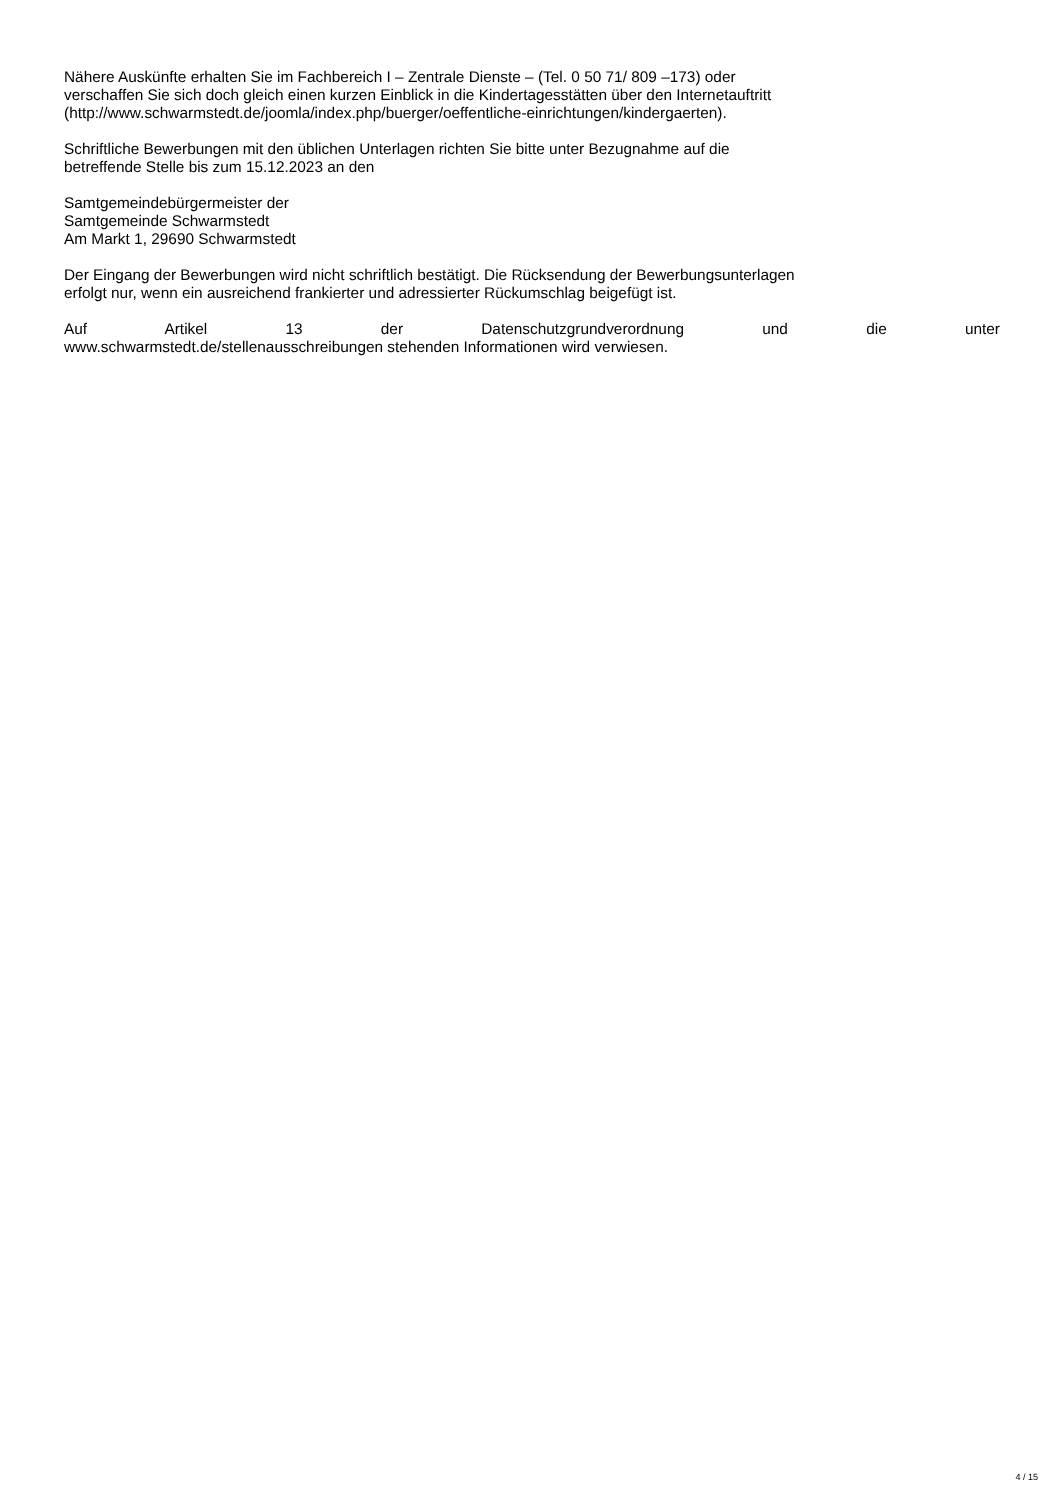Nähere Auskünfte erhalten Sie im Fachbereich I – Zentrale Dienste – (Tel. 0 50 71/ 809 –173) oder
verschaffen Sie sich doch gleich einen kurzen Einblick in die Kindertagesstätten über den Internetauftritt
(http://www.schwarmstedt.de/joomla/index.php/buerger/oeffentliche-einrichtungen/kindergaerten).
Schriftliche Bewerbungen mit den üblichen Unterlagen richten Sie bitte unter Bezugnahme auf die
betreffende Stelle bis zum 15.12.2023 an den
Samtgemeindebürgermeister der
Samtgemeinde Schwarmstedt
Am Markt 1, 29690 Schwarmstedt
Der Eingang der Bewerbungen wird nicht schriftlich bestätigt. Die Rücksendung der Bewerbungsunterlagen
erfolgt nur, wenn ein ausreichend frankierter und adressierter Rückumschlag beigefügt ist.
Auf Artikel 13 der Datenschutzgrundverordnung und die unter
www.schwarmstedt.de/stellenausschreibungen stehenden Informationen wird verwiesen.
4 / 15